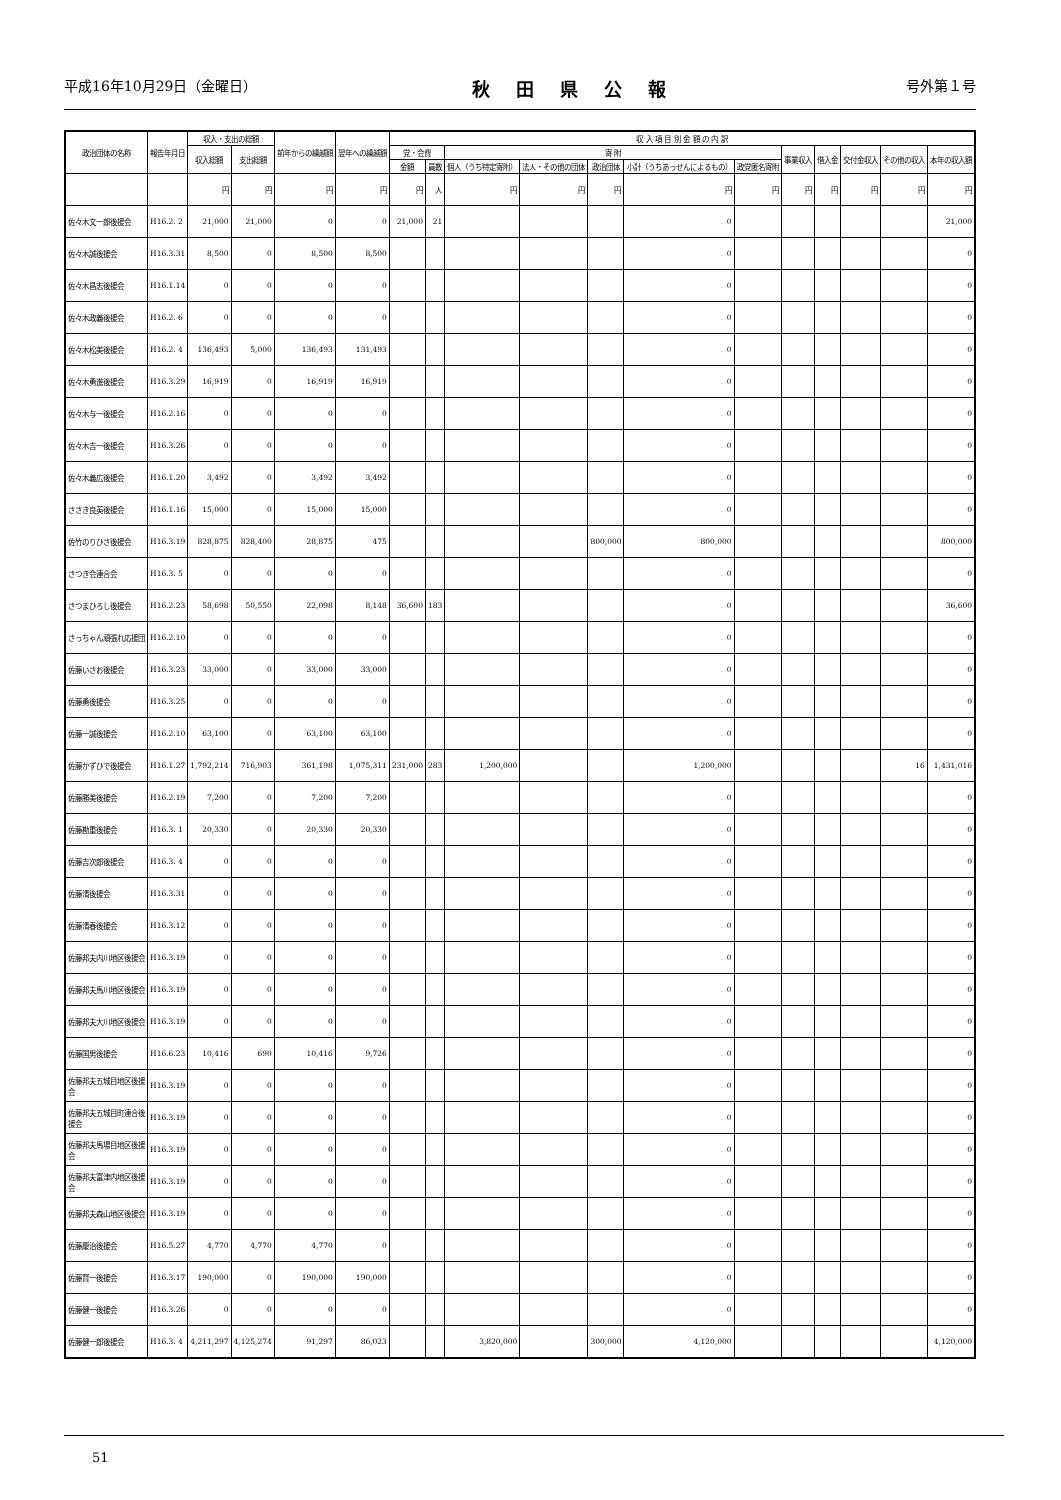平成16年10月29日（金曜日） 秋田県公報 号外第１号
| 政治団体の名称 | 報告年月日 | 収入・支出の総額 | | 前年からの繰越額 | 翌年への繰越額 | 収 入 項 目 別 金 額 の 内 訳 | | | | | | | | | | | |
| --- | --- | --- | --- | --- | --- | --- | --- | --- | --- | --- | --- | --- | --- | --- | --- | --- | --- |
| | | 収入総額 | 支出総額 | | | 党・会費 | | 寄 附 | | | | | 事業収入 | 借入金 | 交付金収入 | その他の収入 | 本年の収入額 |
| | | | | | | 金額 | 員数 | 個人（うち特定寄附） | 法人・その他の団体 | 政治団体 | 小計（うちあっせんによるもの） | 政党匿名寄附 | | | | | |
| | | 円 | 円 | 円 | 円 | 円 | 人 | 円 | 円 | 円 | 円 | 円 | 円 | 円 | 円 | 円 | 円 |
| 佐々木文一郎後援会 | H16.2. 2 | 21,000 | 21,000 | 0 | 0 | 21,000 | 21 | | | | 0 | | | | | | 21,000 |
| 佐々木誠後援会 | H16.3.31 | 8,500 | 0 | 8,500 | 8,500 | | | | | | 0 | | | | | | 0 |
| 佐々木昌志後援会 | H16.1.14 | 0 | 0 | 0 | 0 | | | | | | 0 | | | | | | 0 |
| 佐々木政義後援会 | H16.2. 6 | 0 | 0 | 0 | 0 | | | | | | 0 | | | | | | 0 |
| 佐々木松美後援会 | H16.2. 4 | 136,493 | 5,000 | 136,493 | 131,493 | | | | | | 0 | | | | | | 0 |
| 佐々木勇進後援会 | H16.3.29 | 16,919 | 0 | 16,919 | 16,919 | | | | | | 0 | | | | | | 0 |
| 佐々木与一後援会 | H16.2.16 | 0 | 0 | 0 | 0 | | | | | | 0 | | | | | | 0 |
| 佐々木吉一後援会 | H16.3.26 | 0 | 0 | 0 | 0 | | | | | | 0 | | | | | | 0 |
| 佐々木義広後援会 | H16.1.20 | 3,492 | 0 | 3,492 | 3,492 | | | | | | 0 | | | | | | 0 |
| ささき良英後援会 | H16.1.16 | 15,000 | 0 | 15,000 | 15,000 | | | | | | 0 | | | | | | 0 |
| 佐竹のりひさ後援会 | H16.3.19 | 828,875 | 828,400 | 28,875 | 475 | | | | | 800,000 | 800,000 | | | | | | 800,000 |
| さつき会連合会 | H16.3. 5 | 0 | 0 | 0 | 0 | | | | | | 0 | | | | | | 0 |
| さつまひろし後援会 | H16.2.23 | 58,698 | 50,550 | 22,098 | 8,148 | 36,600 | 183 | | | | 0 | | | | | | 36,600 |
| さっちゃん頑張れ応援団 | H16.2.10 | 0 | 0 | 0 | 0 | | | | | | 0 | | | | | | 0 |
| 佐藤いさお後援会 | H16.3.23 | 33,000 | 0 | 33,000 | 33,000 | | | | | | 0 | | | | | | 0 |
| 佐藤勇後援会 | H16.3.25 | 0 | 0 | 0 | 0 | | | | | | 0 | | | | | | 0 |
| 佐藤一誠後援会 | H16.2.10 | 63,100 | 0 | 63,100 | 63,100 | | | | | | 0 | | | | | | 0 |
| 佐藤かずひで後援会 | H16.1.27 | 1,792,214 | 716,903 | 361,198 | 1,075,311 | 231,000 | 283 | 1,200,000 | | | 1,200,000 | | | | | 16 | 1,431,016 |
| 佐藤勝美後援会 | H16.2.19 | 7,200 | 0 | 7,200 | 7,200 | | | | | | 0 | | | | | | 0 |
| 佐藤勘重後援会 | H16.3. 1 | 20,330 | 0 | 20,330 | 20,330 | | | | | | 0 | | | | | | 0 |
| 佐藤吉次郎後援会 | H16.3. 4 | 0 | 0 | 0 | 0 | | | | | | 0 | | | | | | 0 |
| 佐藤清後援会 | H16.3.31 | 0 | 0 | 0 | 0 | | | | | | 0 | | | | | | 0 |
| 佐藤清春後援会 | H16.3.12 | 0 | 0 | 0 | 0 | | | | | | 0 | | | | | | 0 |
| 佐藤邦夫内川地区後援会 | H16.3.19 | 0 | 0 | 0 | 0 | | | | | | 0 | | | | | | 0 |
| 佐藤邦夫馬川地区後援会 | H16.3.19 | 0 | 0 | 0 | 0 | | | | | | 0 | | | | | | 0 |
| 佐藤邦夫大川地区後援会 | H16.3.19 | 0 | 0 | 0 | 0 | | | | | | 0 | | | | | | 0 |
| 佐藤国男後援会 | H16.6.23 | 10,416 | 690 | 10,416 | 9,726 | | | | | | 0 | | | | | | 0 |
| 佐藤邦夫五城目地区後援 会 | H16.3.19 | 0 | 0 | 0 | 0 | | | | | | 0 | | | | | | 0 |
| 佐藤邦夫五城目町連合後 援会 | H16.3.19 | 0 | 0 | 0 | 0 | | | | | | 0 | | | | | | 0 |
| 佐藤邦夫馬場目地区後援 会 | H16.3.19 | 0 | 0 | 0 | 0 | | | | | | 0 | | | | | | 0 |
| 佐藤邦夫富津内地区後援 会 | H16.3.19 | 0 | 0 | 0 | 0 | | | | | | 0 | | | | | | 0 |
| 佐藤邦夫森山地区後援会 | H16.3.19 | 0 | 0 | 0 | 0 | | | | | | 0 | | | | | | 0 |
| 佐藤慶治後援会 | H16.5.27 | 4,770 | 4,770 | 4,770 | 0 | | | | | | 0 | | | | | | 0 |
| 佐藤賢一後援会 | H16.3.17 | 190,000 | 0 | 190,000 | 190,000 | | | | | | 0 | | | | | | 0 |
| 佐藤健一後援会 | H16.3.26 | 0 | 0 | 0 | 0 | | | | | | 0 | | | | | | 0 |
| 佐藤健一郎後援会 | H16.3. 4 | 4,211,297 | 4,125,274 | 91,297 | 86,023 | | | 3,820,000 | | 300,000 | 4,120,000 | | | | | | 4,120,000 |
51